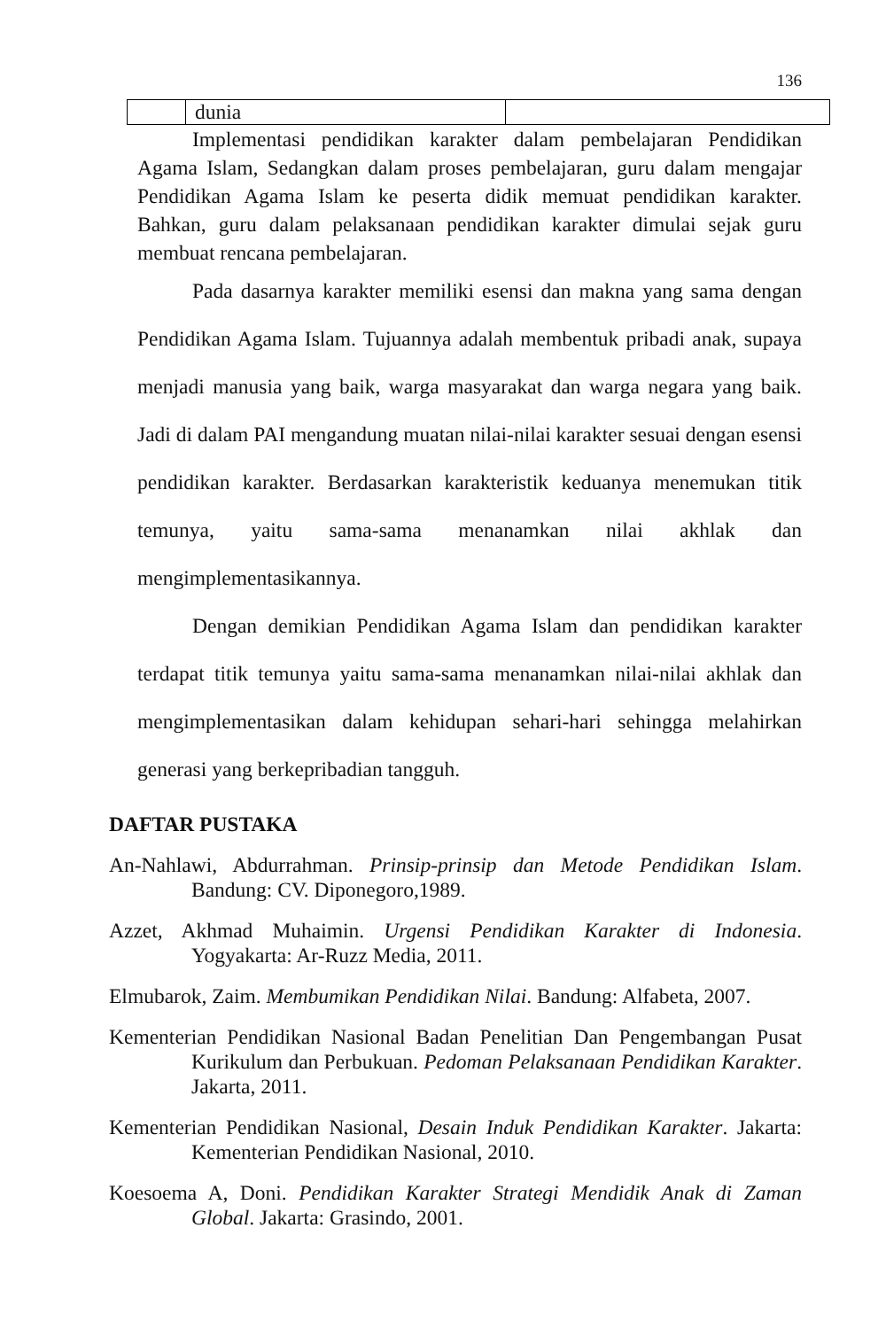136
| | dunia | |
Implementasi pendidikan karakter dalam pembelajaran Pendidikan Agama Islam, Sedangkan dalam proses pembelajaran, guru dalam mengajar Pendidikan Agama Islam ke peserta didik memuat pendidikan karakter. Bahkan, guru dalam pelaksanaan pendidikan karakter dimulai sejak guru membuat rencana pembelajaran.
Pada dasarnya karakter memiliki esensi dan makna yang sama dengan Pendidikan Agama Islam. Tujuannya adalah membentuk pribadi anak, supaya menjadi manusia yang baik, warga masyarakat dan warga negara yang baik. Jadi di dalam PAI mengandung muatan nilai-nilai karakter sesuai dengan esensi pendidikan karakter. Berdasarkan karakteristik keduanya menemukan titik temunya, yaitu sama-sama menanamkan nilai akhlak dan mengimplementasikannya.
Dengan demikian Pendidikan Agama Islam dan pendidikan karakter terdapat titik temunya yaitu sama-sama menanamkan nilai-nilai akhlak dan mengimplementasikan dalam kehidupan sehari-hari sehingga melahirkan generasi yang berkepribadian tangguh.
DAFTAR PUSTAKA
An-Nahlawi, Abdurrahman. Prinsip-prinsip dan Metode Pendidikan Islam. Bandung: CV. Diponegoro,1989.
Azzet, Akhmad Muhaimin. Urgensi Pendidikan Karakter di Indonesia. Yogyakarta: Ar-Ruzz Media, 2011.
Elmubarok, Zaim. Membumikan Pendidikan Nilai. Bandung: Alfabeta, 2007.
Kementerian Pendidikan Nasional Badan Penelitian Dan Pengembangan Pusat Kurikulum dan Perbukuan. Pedoman Pelaksanaan Pendidikan Karakter. Jakarta, 2011.
Kementerian Pendidikan Nasional, Desain Induk Pendidikan Karakter. Jakarta: Kementerian Pendidikan Nasional, 2010.
Koesoema A, Doni. Pendidikan Karakter Strategi Mendidik Anak di Zaman Global. Jakarta: Grasindo, 2001.